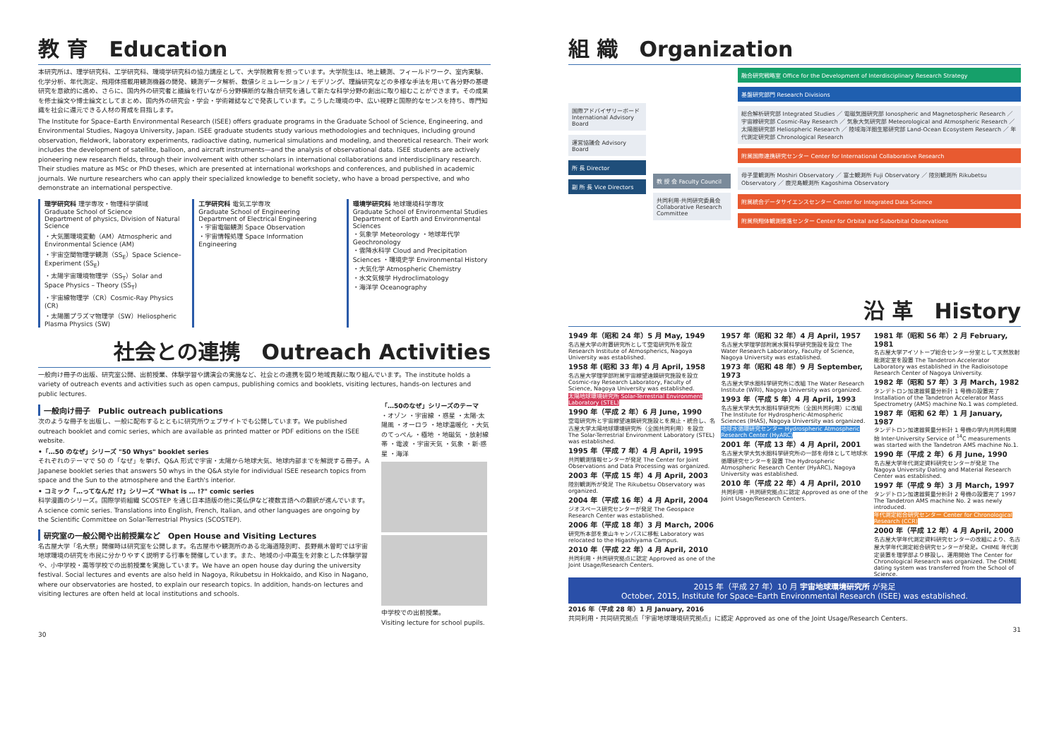教 育　Education
本研究所は、理学研究科、工学研究科、環境学研究科の協力講座として、大学院教育を担っています。大学院生は、地上観測、フィールドワーク、室内実験、化学分析、年代測定、飛翔体搭載用観測機器の開発、観測データ解析、数値シミュレーション / モデリング、理論研究などの多様な手法を用いて各分野の基礎研究を意欲的に進め、さらに、国内外の研究者と議論を行いながら分野横断的な融合研究を通して新たな科学分野の創出に取り組むことができます。その成果を修士論文や博士論文としてまとめ、国内外の研究会・学会・学術雑誌などで発表しています。こうした環境の中、広い視野と国際的なセンスを持ち、専門知識を社会に還元できる人材の育成を目指します。
The Institute for Space–Earth Environmental Research (ISEE) offers graduate programs in the Graduate School of Science, Engineering, and Environmental Studies, Nagoya University, Japan. ISEE graduate students study various methodologies and techniques, including ground observation, fieldwork, laboratory experiments, radioactive dating, numerical simulations and modeling, and theoretical research. Their work includes the development of satellite, balloon, and aircraft instruments—and the analysis of observational data. ISEE students are actively pioneering new research fields, through their involvement with other scholars in international collaborations and interdisciplinary research. Their studies mature as MSc or PhD theses, which are presented at international workshops and conferences, and published in academic journals. We nurture researchers who can apply their specialized knowledge to benefit society, who have a broad perspective, and who demonstrate an international perspective.
理学研究科 理学専攻・物理科学領域
Graduate School of Science
Department of physics, Division of Natural Science
・大気圏環境変動（AM）Atmospheric and Environmental Science (AM)
・宇宙空間物理学観測（SS<sub>E</sub>）Space Science–Experiment (SS<sub>E</sub>)
・太陽宇宙環境物理学（SS<sub>T</sub>）Solar and Space Physics – Theory (SS<sub>T</sub>)
・宇宙線物理学（CR）Cosmic-Ray Physics (CR)
・太陽圏プラズマ物理学（SW）Heliospheric Plasma Physics (SW)
工学研究科 電気工学専攻
Graduate School of Engineering
Department of Electrical Engineering
・宇宙電磁観測 Space Observation
・宇宙情報処理 Space Information Engineering
環境学研究科 地球環境科学専攻
Graduate School of Environmental Studies
Department of Earth and Environmental Sciences
・気象学 Meteorology ・地球年代学 Geochronology
・雲降水科学 Cloud and Precipitation Sciences ・環境史学 Environmental History
・大気化学 Atmospheric Chemistry
・水文気候学 Hydroclimatology
・海洋学 Oceanography
社会との連携　Outreach Activities
一般向け冊子の出版、研究室公開、出前授業、体験学習や講演会の実施など、社会との連携を図り地域貢献に取り組んでいます。The institute holds a variety of outreach events and activities such as open campus, publishing comics and booklets, visiting lectures, hands-on lectures and public lectures.
一般向け冊子　Public outreach publications
次のような冊子を出版し、一般に配布するとともに研究所ウェブサイトでも公開しています。We published outreach booklet and comic series, which are available as printed matter or PDF editions on the ISEE website.
•「…50 のなぜ」シリーズ "50 Whys" booklet series
それぞれのテーマで 50 の「なぜ」を挙げ、Q&A 形式で宇宙・太陽から地球大気、地球内部までを解説する冊子。A Japanese booklet series that answers 50 whys in the Q&A style for individual ISEE research topics from space and the Sun to the atmosphere and the Earth's interior.
• コミック「…ってなんだ !?」シリーズ "What is … !?" comic series
科学漫画のシリーズ。国際学術組織 SCOSTEP を通じ日本語版の他に英仏伊など複数言語への翻訳が進んでいます。A science comic series. Translations into English, French, Italian, and other languages are ongoing by the Scientific Committee on Solar-Terrestrial Physics (SCOSTEP).
研究室の一般公開や出前授業など　Open House and Visiting Lectures
名古屋大学「名大祭」開催時は研究室を公開します。名古屋市や観測所のある北海道陸別町、長野県木曽町では宇宙地球環境の研究を市民に分かりやすく説明する行事を開催しています。また、地域の小中高生を対象とした体験学習や、小中学校・高等学校での出前授業を実施しています。We have an open house day during the university festival. Social lectures and events are also held in Nagoya, Rikubetsu in Hokkaido, and Kiso in Nagano, where our observatories are hosted, to explain our research topics. In addition, hands-on lectures and visiting lectures are often held at local institutions and schools.
「…50のなぜ」シリーズのテーマ
・オゾン ・宇宙線 ・惑星 ・太陽·太陽風 ・オーロラ ・地球温暖化 ・大気のてっぺん ・極地 ・地磁気 ・放射線帯 ・電波 ・宇宙天気 ・気象 ・新·惑星 ・海洋
中学校での出前授業。
Visiting lecture for school pupils.
30
組 織　Organization
国際アドバイザリーボード International Advisory Board
運営協議会 Advisory Board
所 長 Director
副 所 長 Vice Directors
教 授 会 Faculty Council
共同利用·共同研究委員会 Collaborative Research Committee
融合研究戦略室 Office for the Development of Interdisciplinary Research Strategy
基盤研究部門 Research Divisions
総合解析研究部 Integrated Studies ／ 電磁気圏研究部 Ionospheric and Magnetospheric Research ／ 宇宙線研究部 Cosmic-Ray Research ／ 気象大気研究部 Meteorological and Atmospheric Research ／ 太陽圏研究部 Heliospheric Research ／ 陸域海洋圏生態研究部 Land-Ocean Ecosystem Research ／ 年代測定研究部 Chronological Research
附属国際連携研究センター Center for International Collaborative Research
母子里観測所 Moshiri Observatory ／ 富士観測所 Fuji Observatory ／ 陸別観測所 Rikubetsu Observatory ／ 鹿児島観測所 Kagoshima Observatory
附属統合データサイエンスセンター Center for Integrated Data Science
附属飛翔体観測推進センター Center for Orbital and Suborbital Observations
沿 革　History
1949 年（昭和 24 年）5 月 May, 1949
名古屋大学の附置研究所として空電研究所を設立 Research Institute of Atmospherics, Nagoya University was established.
1958 年 (昭和 33 年) 4 月 April, 1958
名古屋大学理学部附属宇宙線望遠鏡研究施設を設立 Cosmic-ray Research Laboratory, Faculty of Science, Nagoya University was established.
太陽地球環境研究所 Solar-Terrestrial Environment Laboratory (STEL)
1990 年（平成 2 年）6 月 June, 1990
空電研究所と宇宙線望遠鏡研究施設とを廃止・統合し、名古屋大学太陽地球環境研究所（全国共同利用）を設立 The Solar-Terrestrial Environment Laboratory (STEL) was established.
1995 年（平成 7 年）4 月 April, 1995
共同観測情報センターが発足 The Center for Joint Observations and Data Processing was organized.
2003 年（平成 15 年）4 月 April, 2003
陸別観測所が発足 The Rikubetsu Observatory was organized.
2004 年（平成 16 年）4 月 April, 2004
ジオスペース研究センターが発足 The Geospace Research Center was established.
2006 年（平成 18 年）3 月 March, 2006
研究所本部を東山キャンパスに移転 Laboratory was relocated to the Higashiyama Campus.
2010 年（平成 22 年）4 月 April, 2010
共同利用・共同研究拠点に認定 Approved as one of the Joint Usage/Research Centers.
1957 年（昭和 32 年）4 月 April, 1957
名古屋大学理学部附属水質科学研究施設を設立 The Water Research Laboratory, Faculty of Science, Nagoya University was established.
1973 年（昭和 48 年）9 月 September, 1973
名古屋大学水圏科学研究所に改組 The Water Research Institute (WRI), Nagoya University was organized.
1993 年（平成 5 年）4 月 April, 1993
名古屋大学大気水圏科学研究所（全国共同利用）に改組 The Institute for Hydrospheric-Atmospheric Sciences (IHAS), Nagoya University was organized.
地球水循環研究センター Hydrospheric Atmospheric Research Center (HyARC)
2001 年（平成 13 年）4 月 April, 2001
名古屋大学大気水圏科学研究所の一部を母体として地球水循環研究センターを設置 The Hydrospheric Atmospheric Research Center (HyARC), Nagoya University was established.
2010 年（平成 22 年）4 月 April, 2010
共同利用・共同研究拠点に認定 Approved as one of the Joint Usage/Research Centers.
1981 年（昭和 56 年）2 月 February, 1981
名古屋大学アイソトープ総合センター分室として天然放射能測定室を設置 The Tandetron Accelerator Laboratory was established in the Radioisotope Research Center of Nagoya University.
1982 年（昭和 57 年）3 月 March, 1982
タンデトロン加速器質量分析計 1 号機の設置完了 Installation of the Tandetron Accelerator Mass Spectrometry (AMS) machine No.1 was completed.
1987 年（昭和 62 年）1 月 January, 1987
タンデトロン加速器質量分析計 1 号機の学内共同利用開始 Inter-University Service of <sup>14</sup>C measurements was started with the Tandetron AMS machine No.1.
1990 年（平成 2 年）6 月 June, 1990
名古屋大学年代測定資料研究センターが発足 The Nagoya University Dating and Material Research Center was established.
1997 年（平成 9 年）3 月 March, 1997
タンデトロン加速器質量分析計 2 号機の設置完了 1997 The Tandetron AMS machine No. 2 was newly introduced.
年代測定総合研究センター Center for Chronological Research (CCR)
2000 年（平成 12 年）4 月 April, 2000
名古屋大学年代測定資料研究センターの改組により、名古屋大学年代測定総合研究センターが発足。CHIME 年代測定装置を理学部より移設し、運用開始 The Center for Chronological Research was organized. The CHIME dating system was transferred from the School of Science.
2015 年（平成 27 年）10 月 宇宙地球環境研究所 が発足
October, 2015, Institute for Space–Earth Environmental Research (ISEE) was established.
2016 年（平成 28 年）1 月 January, 2016
共同利用・共同研究拠点「宇宙地球環境研究拠点」に認定 Approved as one of the Joint Usage/Research Centers.
31